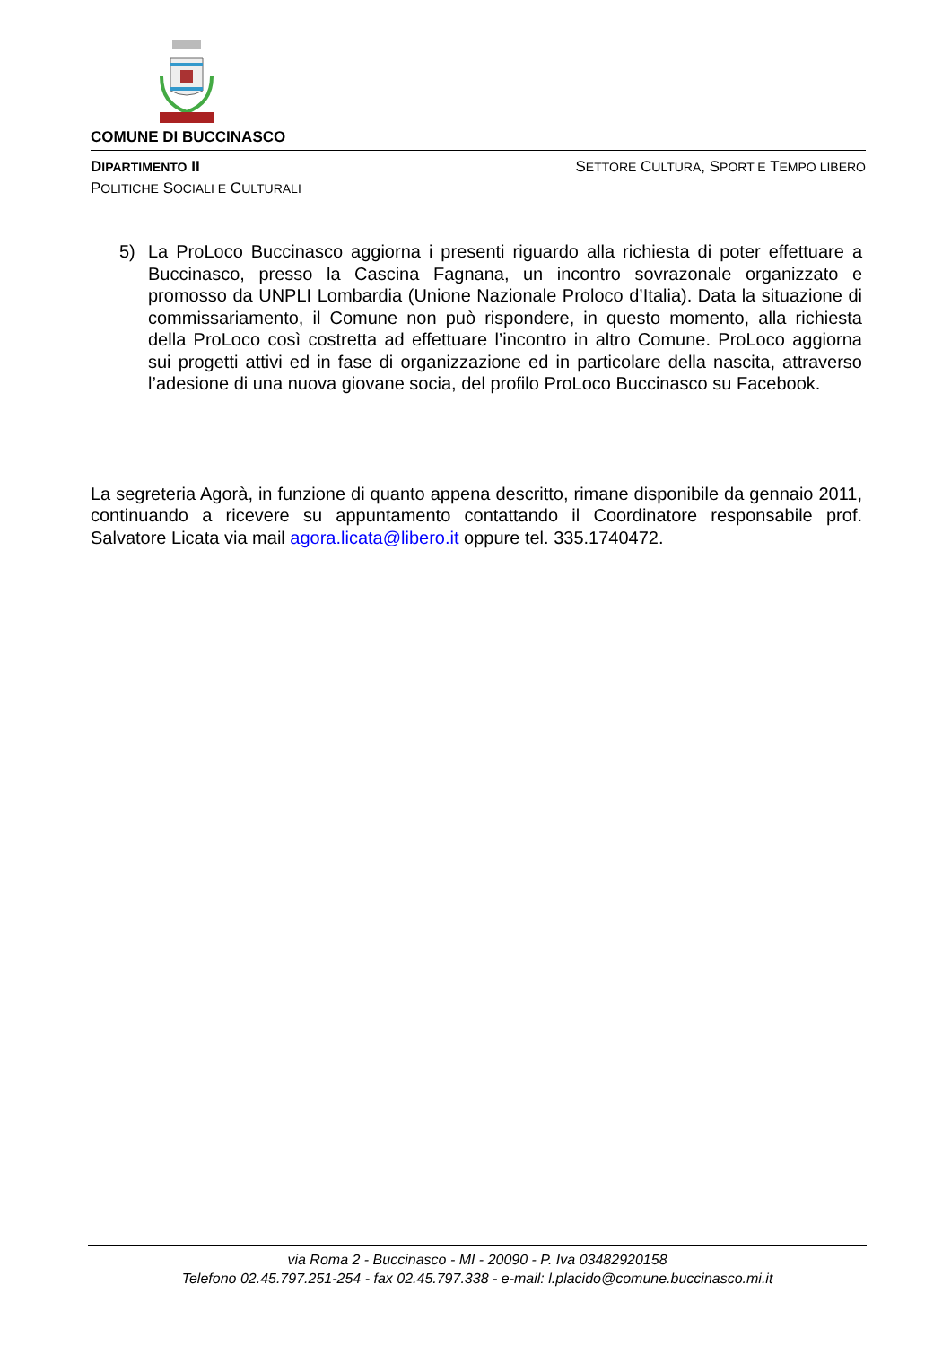COMUNE DI BUCCINASCO
DIPARTIMENTO II
POLITICHE SOCIALI E CULTURALI
SETTORE CULTURA, SPORT E TEMPO LIBERO
5) La ProLoco Buccinasco aggiorna i presenti riguardo alla richiesta di poter effettuare a Buccinasco, presso la Cascina Fagnana, un incontro sovrazonale organizzato e promosso da UNPLI Lombardia (Unione Nazionale Proloco d’Italia). Data la situazione di commissariamento, il Comune non può rispondere, in questo momento, alla richiesta della ProLoco così costretta ad effettuare l’incontro in altro Comune. ProLoco aggiorna sui progetti attivi ed in fase di organizzazione ed in particolare della nascita, attraverso l’adesione di una nuova giovane socia, del profilo ProLoco Buccinasco su Facebook.
La segreteria Agorà, in funzione di quanto appena descritto, rimane disponibile da gennaio 2011, continuando a ricevere su appuntamento contattando il Coordinatore responsabile prof. Salvatore Licata via mail agora.licata@libero.it oppure tel. 335.1740472.
via Roma 2 - Buccinasco - MI - 20090 - P. Iva 03482920158
Telefono 02.45.797.251-254 - fax 02.45.797.338 - e-mail: l.placido@comune.buccinasco.mi.it